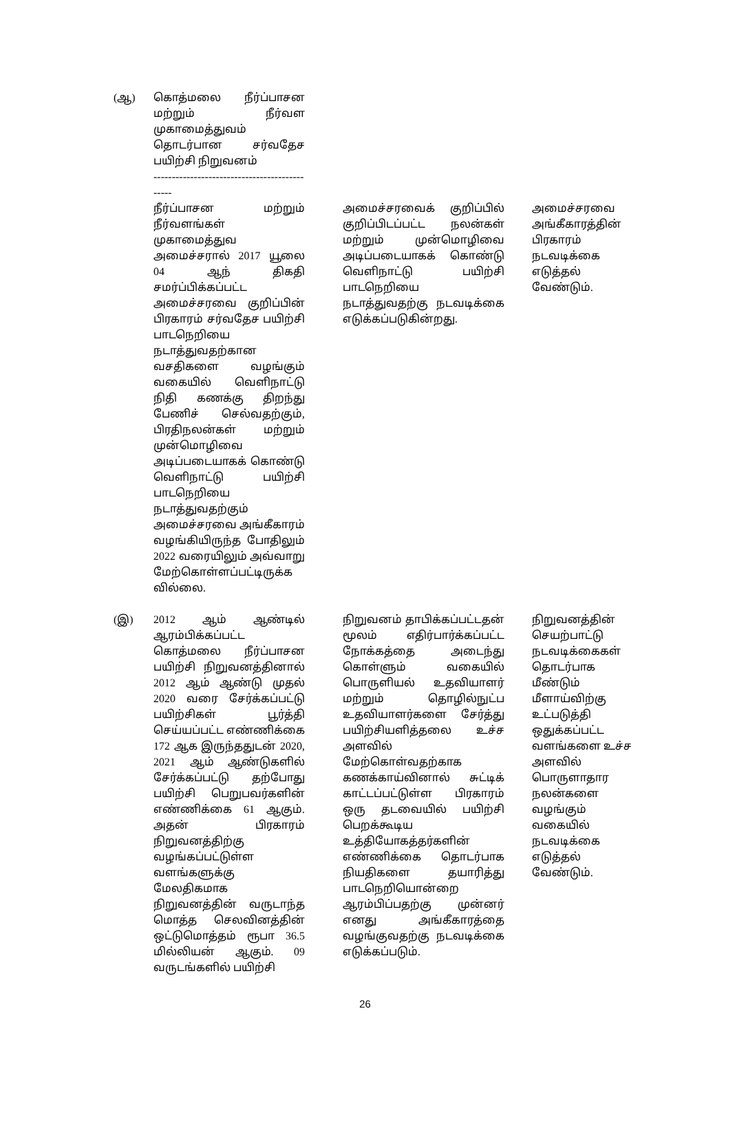| (ஆ) | கொத்மலை நீர்ப்பாசன மற்றும் நீர்வள முகாமைத்துவம் தொடர்பான சர்வதேச பயிற்சி நிறுவனம் ---------------------------------------------- | | | | |
| | நீர்ப்பாசன மற்றும் நீர்வளங்கள் முகாமைத்துவ அமைச்சரால் 2017 யூலை 04 ஆந் திகதி சமர்ப்பிக்கப்பட்ட அமைச்சரவை குறிப்பின் பிரகாரம் சர்வதேச பயிற்சி பாடநெறியை நடாத்துவதற்கான வசதிகளை வழங்கும் வகையில் வெளிநாட்டு நிதி கணக்கு திறந்து பேணிச் செல்வதற்கும், பிரதிநலன்கள் மற்றும் முன்மொழிவை அடிப்படையாகக் கொண்டு வெளிநாட்டு பயிற்சி பாடநெறியை நடாத்துவதற்கும் அமைச்சரவை அங்கீகாரம் வழங்கியிருந்த போதிலும் 2022 வரையிலும் அவ்வாறு மேற்கொள்ளப்பட்டிருக்க வில்லை. | | அமைச்சரவைக் குறிப்பில் குறிப்பிடப்பட்ட நலன்கள் மற்றும் முன்மொழிவை அடிப்படையாகக் கொண்டு வெளிநாட்டு பயிற்சி பாடநெறியை நடாத்துவதற்கு நடவடிக்கை எடுக்கப்படுகின்றது. | | அமைச்சரவை அங்கீகாரத்தின் பிரகாரம் நடவடிக்கை எடுத்தல் வேண்டும். |
| (இ) | 2012 ஆம் ஆண்டில் ஆரம்பிக்கப்பட்ட கொத்மலை நீர்ப்பாசன பயிற்சி நிறுவனத்தினால் 2012 ஆம் ஆண்டு முதல் 2020 வரை சேர்க்கப்பட்டு பயிற்சிகள் பூர்த்தி செய்யப்பட்ட எண்ணிக்கை 172 ஆக இருந்ததுடன் 2020, 2021 ஆம் ஆண்டுகளில் சேர்க்கப்பட்டு தற்போது பயிற்சி பெறுபவர்களின் எண்ணிக்கை 61 ஆகும். அதன் பிரகாரம் நிறுவனத்திற்கு வழங்கப்பட்டுள்ள வளங்களுக்கு மேலதிகமாக நிறுவனத்தின் வருடாந்த மொத்த செலவினத்தின் ஒட்டுமொத்தம் ரூபா 36.5 மில்லியன் ஆகும். 09 வருடங்களில் பயிற்சி | | நிறுவனம் தாபிக்கப்பட்டதன் மூலம் எதிர்பார்க்கப்பட்ட நோக்கத்தை அடைந்து கொள்ளும் வகையில் பொருளியல் உதவியாளர் மற்றும் தொழில்நுட்ப உதவியாளர்களை சேர்த்து பயிற்சியளித்தலை உச்ச அளவில் மேற்கொள்வதற்காக கணக்காய்வினால் சுட்டிக் காட்டப்பட்டுள்ள பிரகாரம் ஒரு தடவையில் பயிற்சி பெறக்கூடிய உத்தியோகத்தர்களின் எண்ணிக்கை தொடர்பாக நியதிகளை தயாரித்து பாடநெறியொன்றை ஆரம்பிப்பதற்கு முன்னர் எனது அங்கீகாரத்தை வழங்குவதற்கு நடவடிக்கை எடுக்கப்படும். | | நிறுவனத்தின் செயற்பாட்டு நடவடிக்கைகள் தொடர்பாக மீண்டும் மீளாய்விற்கு உட்படுத்தி ஒதுக்கப்பட்ட வளங்களை உச்ச அளவில் பொருளாதார நலன்களை வழங்கும் வகையில் நடவடிக்கை எடுத்தல் வேண்டும். |
26